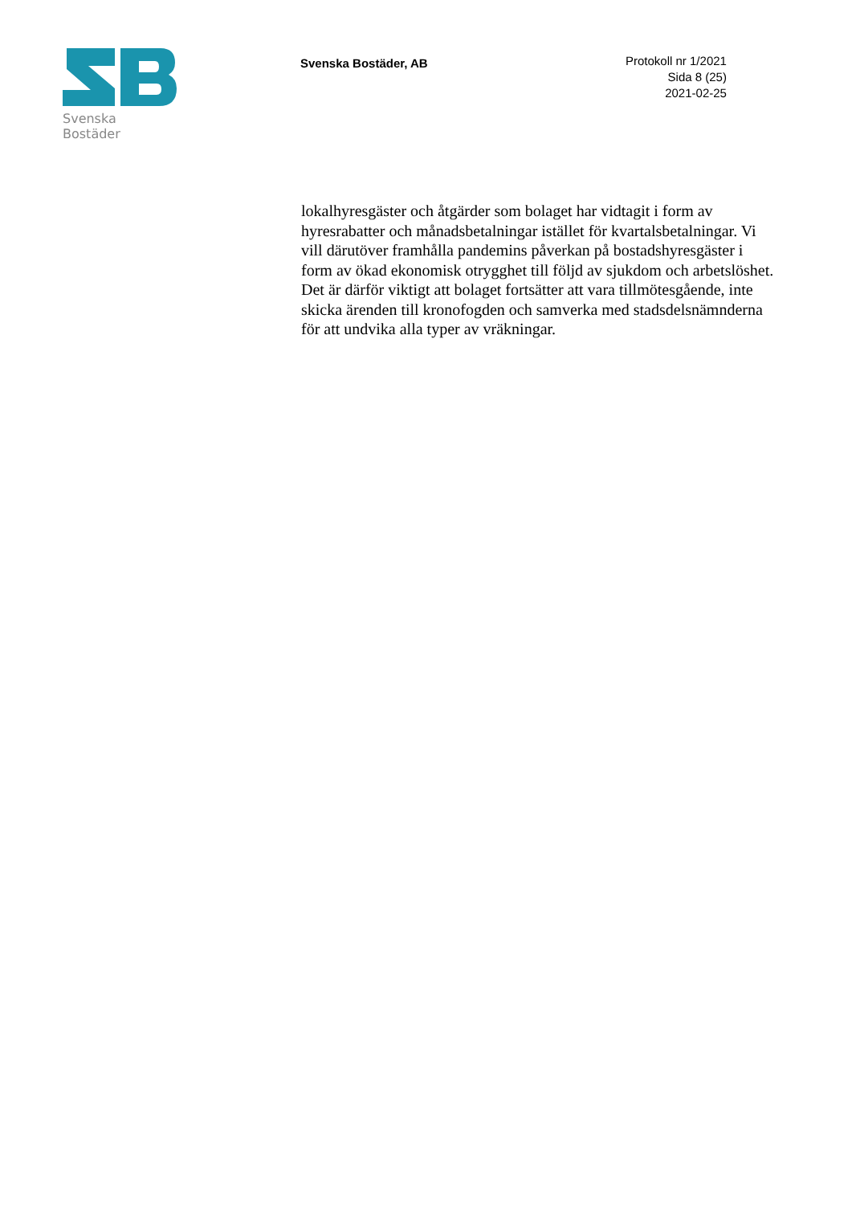Svenska Bostäder
Svenska Bostäder, AB
Protokoll nr 1/2021
Sida 8 (25)
2021-02-25
lokalhyresgäster och åtgärder som bolaget har vidtagit i form av hyresrabatter och månadsbetalningar istället för kvartalsbetalningar. Vi vill därutöver framhålla pandemins påverkan på bostadshyresgäster i form av ökad ekonomisk otrygghet till följd av sjukdom och arbetslöshet. Det är därför viktigt att bolaget fortsätter att vara tillmötesgående, inte skicka ärenden till kronofogden och samverka med stadsdelsnämnderna för att undvika alla typer av vräkningar.